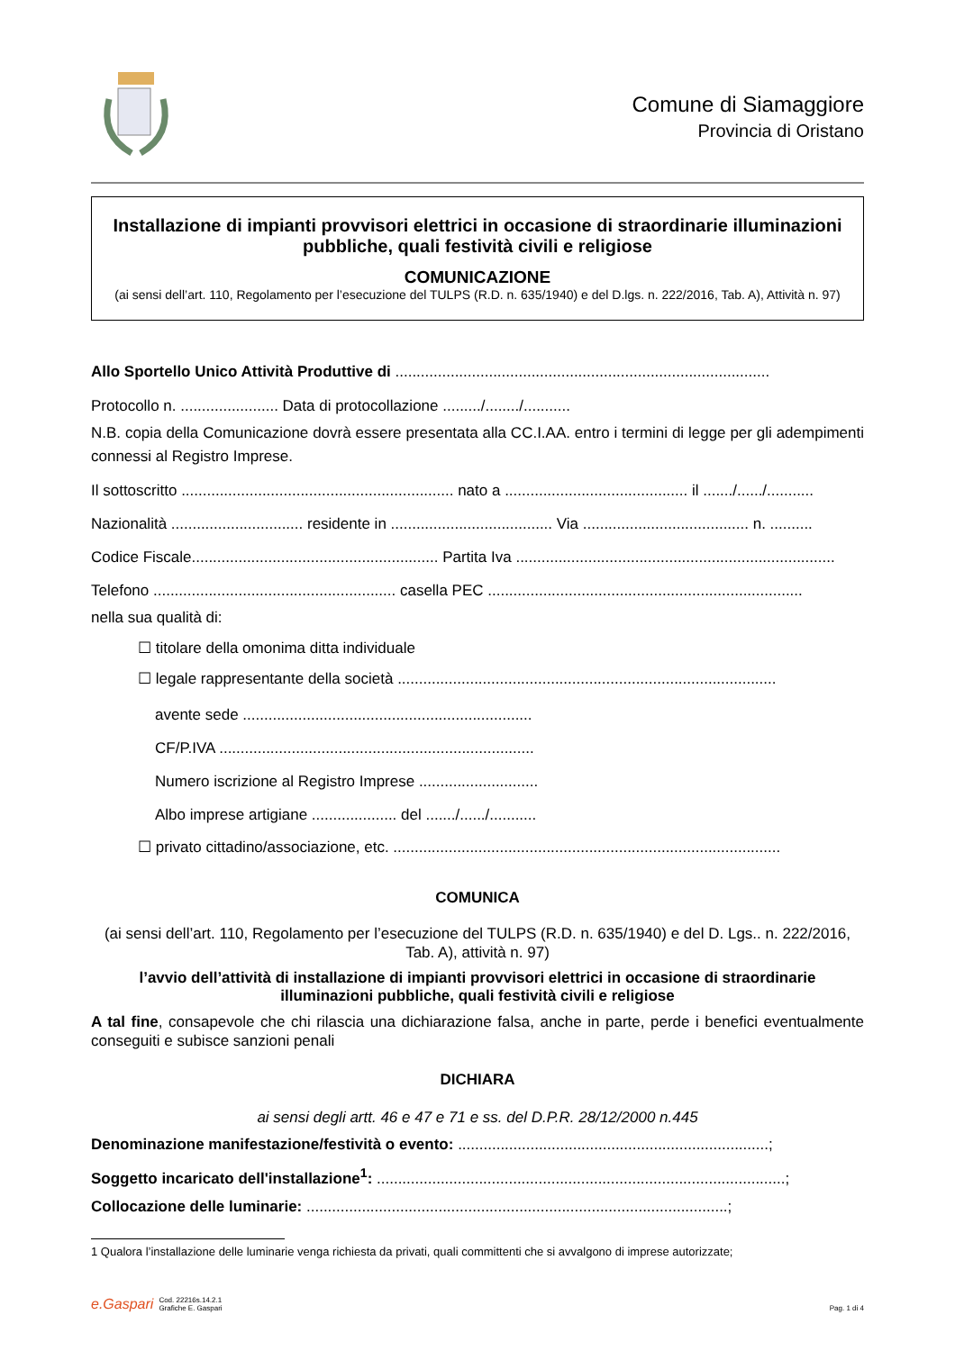Comune di Siamaggiore
Provincia di Oristano
Installazione di impianti provvisori elettrici in occasione di straordinarie illuminazioni pubbliche, quali festività civili e religiose
COMUNICAZIONE
(ai sensi dell’art. 110, Regolamento per l’esecuzione del TULPS (R.D. n. 635/1940) e del D.lgs. n. 222/2016, Tab. A), Attività n. 97)
Allo Sportello Unico Attività Produttive di ........................................................................................
Protocollo n. ....................... Data di protocollazione ........./......../...........
N.B. copia della Comunicazione dovrà essere presentata alla CC.I.AA. entro i termini di legge per gli adempimenti connessi al Registro Imprese.
Il sottoscritto ................................................................ nato a ........................................... il ......./....../...........
Nazionalità ............................... residente in ...................................... Via ....................................... n. ..........
Codice Fiscale.......................................................... Partita Iva ...........................................................................
Telefono ......................................................... casella PEC ..........................................................................
nella sua qualità di:
☐ titolare della omonima ditta individuale
☐ legale rappresentante della società .........................................................................................
avente sede ....................................................................
CF/P.IVA ..........................................................................
Numero iscrizione al Registro Imprese ............................
Albo imprese artigiane .................... del ......./....../...........
☐ privato cittadino/associazione, etc. ...........................................................................................
COMUNICA
(ai sensi dell’art. 110, Regolamento per l’esecuzione del TULPS (R.D. n. 635/1940) e del D. Lgs.. n. 222/2016, Tab. A), attività n. 97)
l’avvio dell’attività di installazione di impianti provvisori elettrici in occasione di straordinarie illuminazioni pubbliche, quali festività civili e religiose
A tal fine, consapevole che chi rilascia una dichiarazione falsa, anche in parte, perde i benefici eventualmente conseguiti e subisce sanzioni penali
DICHIARA
ai sensi degli artt. 46 e 47 e 71 e ss. del D.P.R. 28/12/2000 n.445
Denominazione manifestazione/festività o evento: .........................................................................;
Soggetto incaricato dell'installazione<sup>1</sup>: ................................................................................................;
Collocazione delle luminarie: ...................................................................................................;
1 Qualora l’installazione delle luminarie venga richiesta da privati, quali committenti che si avvalgono di imprese autorizzate;
e.Gaspari Cod. 22216s.14.2.1
Grafiche E. Gaspari
Pag. 1 di 4